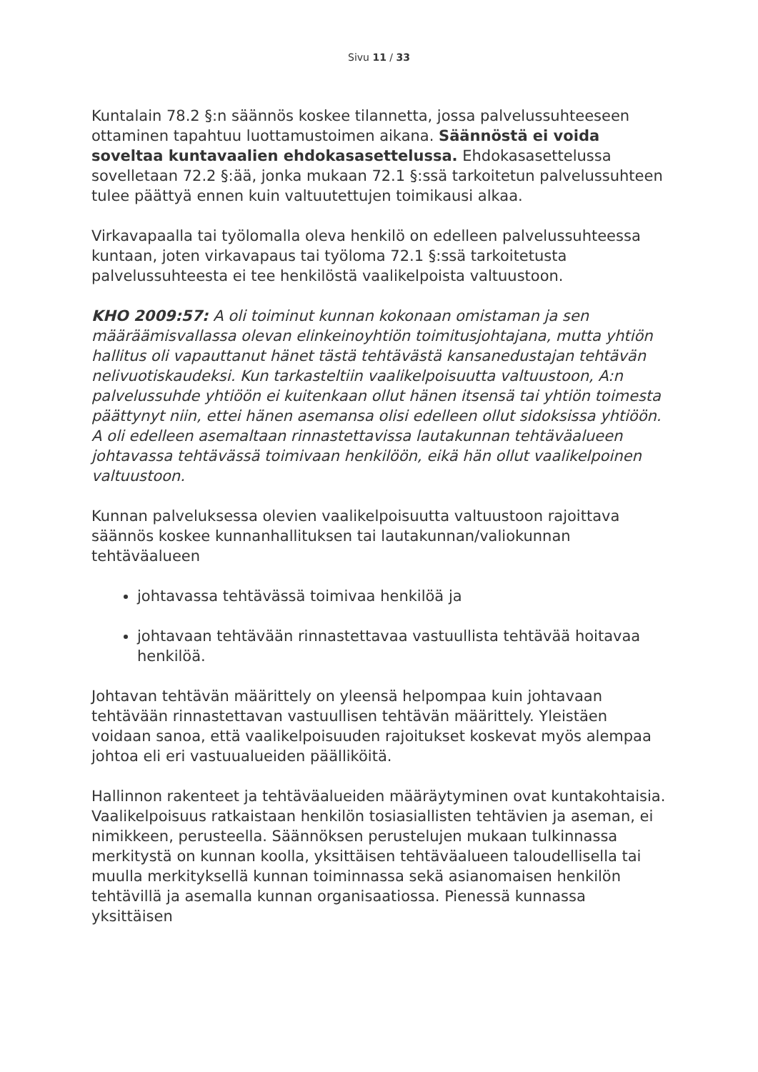Sivu 11 / 33
Kuntalain 78.2 §:n säännös koskee tilannetta, jossa palvelussuhteeseen ottaminen tapahtuu luottamustoimen aikana. Säännöstä ei voida soveltaa kuntavaalien ehdokasasettelussa. Ehdokasasettelussa sovelletaan 72.2 §:ää, jonka mukaan 72.1 §:ssä tarkoitetun palvelussuhteen tulee päättyä ennen kuin valtuutettujen toimikausi alkaa.
Virkavapaalla tai työlomalla oleva henkilö on edelleen palvelussuhteessa kuntaan, joten virkavapaus tai työloma 72.1 §:ssä tarkoitetusta palvelussuhteesta ei tee henkilöstä vaalikelpoista valtuustoon.
KHO 2009:57: A oli toiminut kunnan kokonaan omistaman ja sen määräämisvallassa olevan elinkeinoyhtiön toimitusjohtajana, mutta yhtiön hallitus oli vapauttanut hänet tästä tehtävästä kansanedustajan tehtävän nelivuotiskaudeksi. Kun tarkasteltiin vaalikelpoisuutta valtuustoon, A:n palvelussuhde yhtiöön ei kuitenkaan ollut hänen itsensä tai yhtiön toimesta päättynyt niin, ettei hänen asemansa olisi edelleen ollut sidoksissa yhtiöön. A oli edelleen asemaltaan rinnastettavissa lautakunnan tehtäväalueen johtavassa tehtävässä toimivaan henkilöön, eikä hän ollut vaalikelpoinen valtuustoon.
Kunnan palveluksessa olevien vaalikelpoisuutta valtuustoon rajoittava säännös koskee kunnanhallituksen tai lautakunnan/valiokunnan tehtäväalueen
johtavassa tehtävässä toimivaa henkilöä ja
johtavaan tehtävään rinnastettavaa vastuullista tehtävää hoitavaa henkilöä.
Johtavan tehtävän määrittely on yleensä helpompaa kuin johtavaan tehtävään rinnastettavan vastuullisen tehtävän määrittely. Yleistäen voidaan sanoa, että vaalikelpoisuuden rajoitukset koskevat myös alempaa johtoa eli eri vastuualueiden päälliköitä.
Hallinnon rakenteet ja tehtäväalueiden määräytyminen ovat kuntakohtaisia. Vaalikelpoisuus ratkaistaan henkilön tosiasiallisten tehtävien ja aseman, ei nimikkeen, perusteella. Säännöksen perustelujen mukaan tulkinnassa merkitystä on kunnan koolla, yksittäisen tehtäväalueen taloudellisella tai muulla merkityksellä kunnan toiminnassa sekä asianomaisen henkilön tehtävillä ja asemalla kunnan organisaatiossa. Pienessä kunnassa yksittäisen